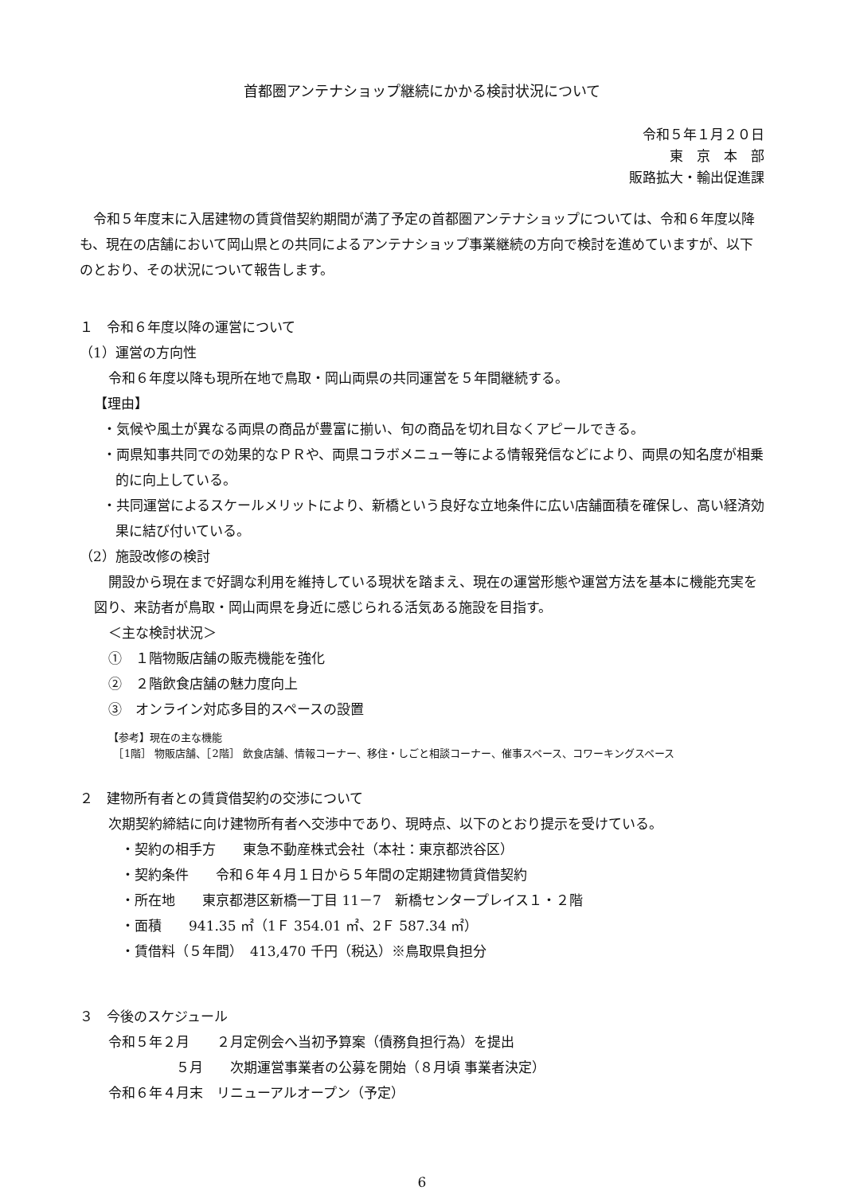首都圏アンテナショップ継続にかかる検討状況について
令和５年１月２０日
東　京　本　部
販路拡大・輸出促進課
　令和５年度末に入居建物の賃貸借契約期間が満了予定の首都圏アンテナショップについては、令和６年度以降も、現在の店舗において岡山県との共同によるアンテナショップ事業継続の方向で検討を進めていますが、以下のとおり、その状況について報告します。
１　令和６年度以降の運営について
（1）運営の方向性
令和６年度以降も現所在地で鳥取・岡山両県の共同運営を５年間継続する。
【理由】
・気候や風土が異なる両県の商品が豊富に揃い、旬の商品を切れ目なくアピールできる。
・両県知事共同での効果的なＰＲや、両県コラボメニュー等による情報発信などにより、両県の知名度が相乗的に向上している。
・共同運営によるスケールメリットにより、新橋という良好な立地条件に広い店舗面積を確保し、高い経済効果に結び付いている。
（2）施設改修の検討
開設から現在まで好調な利用を維持している現状を踏まえ、現在の運営形態や運営方法を基本に機能充実を図り、来訪者が鳥取・岡山両県を身近に感じられる活気ある施設を目指す。
＜主な検討状況＞
①　１階物販店舗の販売機能を強化
②　２階飲食店舗の魅力度向上
③　オンライン対応多目的スペースの設置
【参考】現在の主な機能
　［1階］ 物販店舗、［2階］ 飲食店舗、情報コーナー、移住・しごと相談コーナー、催事スペース、コワーキングスペース
２　建物所有者との賃貸借契約の交渉について
次期契約締結に向け建物所有者へ交渉中であり、現時点、以下のとおり提示を受けている。
・契約の相手方　　東急不動産株式会社（本社：東京都渋谷区）
・契約条件　　令和６年４月１日から５年間の定期建物賃貸借契約
・所在地　　東京都港区新橋一丁目 11－7　新橋センタープレイス１・２階
・面積　　941.35 ㎡（1Ｆ 354.01 ㎡、2Ｆ 587.34 ㎡）
・賃借料（５年間）　413,470 千円（税込）※鳥取県負担分
３　今後のスケジュール
令和５年２月　　２月定例会へ当初予算案（債務負担行為）を提出
　　　　　５月　　次期運営事業者の公募を開始（８月頃 事業者決定）
令和６年４月末　リニューアルオープン（予定）
6